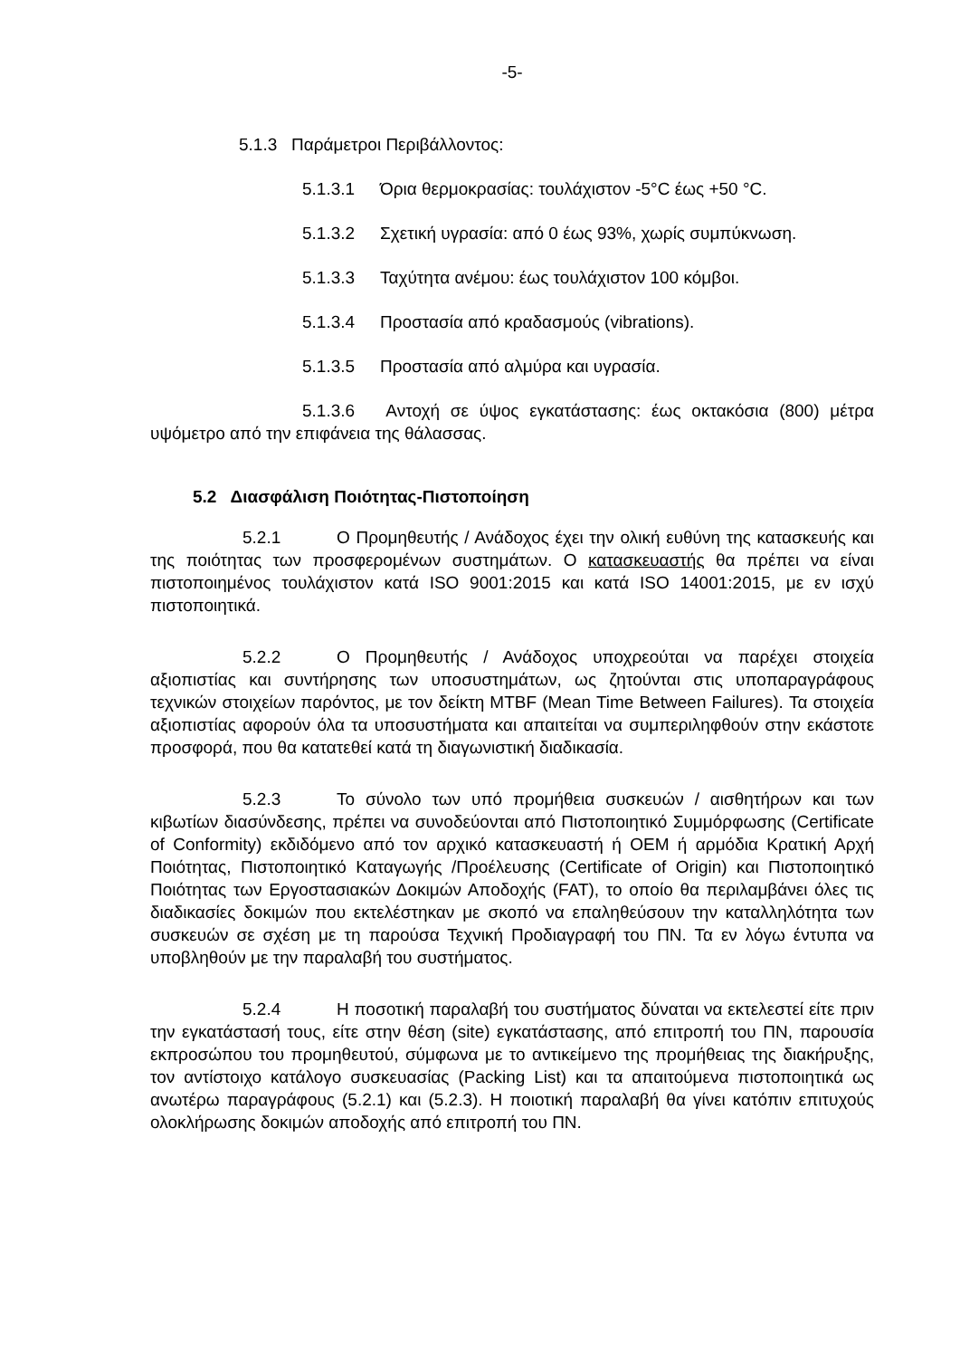-5-
5.1.3 Παράμετροι Περιβάλλοντος:
5.1.3.1 Όρια θερμοκρασίας: τουλάχιστον -5°C έως +50 °C.
5.1.3.2 Σχετική υγρασία: από 0 έως 93%, χωρίς συμπύκνωση.
5.1.3.3 Ταχύτητα ανέμου: έως τουλάχιστον 100 κόμβοι.
5.1.3.4 Προστασία από κραδασμούς (vibrations).
5.1.3.5 Προστασία από αλμύρα και υγρασία.
5.1.3.6 Αντοχή σε ύψος εγκατάστασης: έως οκτακόσια (800) μέτρα υψόμετρο από την επιφάνεια της θάλασσας.
5.2 Διασφάλιση Ποιότητας-Πιστοποίηση
5.2.1 Ο Προμηθευτής / Ανάδοχος έχει την ολική ευθύνη της κατασκευής και της ποιότητας των προσφερομένων συστημάτων. Ο κατασκευαστής θα πρέπει να είναι πιστοποιημένος τουλάχιστον κατά ISO 9001:2015 και κατά ISO 14001:2015, με εν ισχύ πιστοποιητικά.
5.2.2 Ο Προμηθευτής / Ανάδοχος υποχρεούται να παρέχει στοιχεία αξιοπιστίας και συντήρησης των υποσυστημάτων, ως ζητούνται στις υποπαραγράφους τεχνικών στοιχείων παρόντος, με τον δείκτη MTBF (Mean Time Between Failures). Τα στοιχεία αξιοπιστίας αφορούν όλα τα υποσυστήματα και απαιτείται να συμπεριληφθούν στην εκάστοτε προσφορά, που θα κατατεθεί κατά τη διαγωνιστική διαδικασία.
5.2.3 Το σύνολο των υπό προμήθεια συσκευών / αισθητήρων και των κιβωτίων διασύνδεσης, πρέπει να συνοδεύονται από Πιστοποιητικό Συμμόρφωσης (Certificate of Conformity) εκδιδόμενο από τον αρχικό κατασκευαστή ή OEM ή αρμόδια Κρατική Αρχή Ποιότητας, Πιστοποιητικό Καταγωγής /Προέλευσης (Certificate of Origin) και Πιστοποιητικό Ποιότητας των Εργοστασιακών Δοκιμών Αποδοχής (FAT), το οποίο θα περιλαμβάνει όλες τις διαδικασίες δοκιμών που εκτελέστηκαν με σκοπό να επαληθεύσουν την καταλληλότητα των συσκευών σε σχέση με τη παρούσα Τεχνική Προδιαγραφή του ΠΝ. Τα εν λόγω έντυπα να υποβληθούν με την παραλαβή του συστήματος.
5.2.4 Η ποσοτική παραλαβή του συστήματος δύναται να εκτελεστεί είτε πριν την εγκατάστασή τους, είτε στην θέση (site) εγκατάστασης, από επιτροπή του ΠΝ, παρουσία εκπροσώπου του προμηθευτού, σύμφωνα με το αντικείμενο της προμήθειας της διακήρυξης, τον αντίστοιχο κατάλογο συσκευασίας (Packing List) και τα απαιτούμενα πιστοποιητικά ως ανωτέρω παραγράφους (5.2.1) και (5.2.3). Η ποιοτική παραλαβή θα γίνει κατόπιν επιτυχούς ολοκλήρωσης δοκιμών αποδοχής από επιτροπή του ΠΝ.